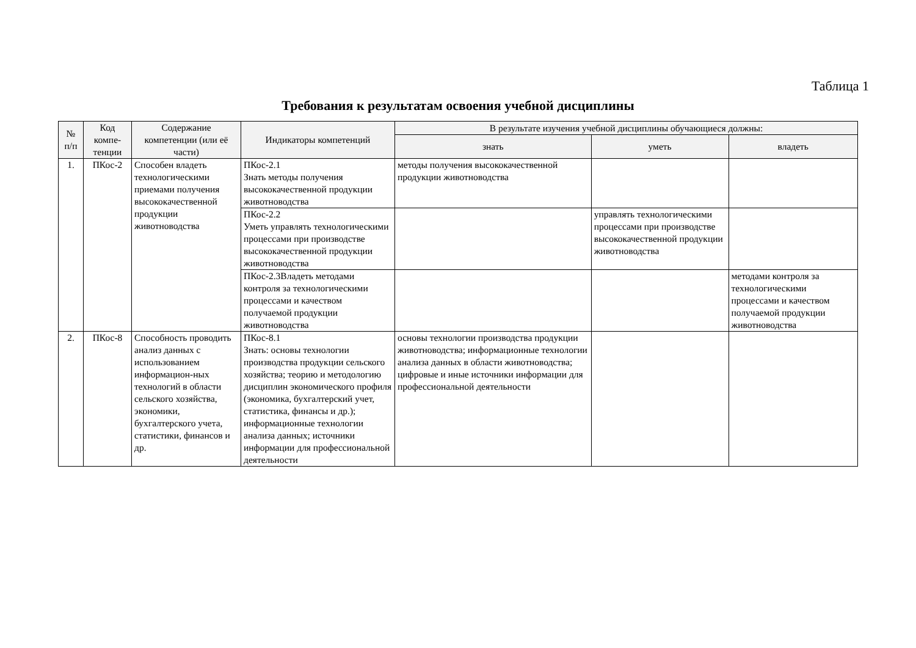Таблица 1
Требования к результатам освоения учебной дисциплины
| № п/п | Код компе-тенции | Содержание компетенции (или её части) | Индикаторы компетенций | В результате изучения учебной дисциплины обучающиеся должны: | | |
| --- | --- | --- | --- | --- | --- | --- |
| | | | | знать | уметь | владеть |
| 1. | ПКос-2 | Способен владеть технологическими приемами получения высококачественной продукции животноводства | ПКос-2.1 Знать методы получения высококачественной продукции животноводства | методы получения высококачественной продукции животноводства | | |
| | | | ПКос-2.2 Уметь управлять технологическими процессами при производстве высококачественной продукции животноводства | | управлять технологическими процессами при производстве высококачественной продукции животноводства | |
| | | | ПКос-2.3Владеть методами контроля за технологическими процессами и качеством получаемой продукции животноводства | | | методами контроля за технологическими процессами и качеством получаемой продукции животноводства |
| 2. | ПКос-8 | Способность проводить анализ данных с использованием информацион-ных технологий в области сельского хозяйства, экономики, бухгалтерского учета, статистики, финансов и др. | ПКос-8.1 Знать: основы технологии производства продукции сельского хозяйства; теорию и методологию дисциплин экономического профиля (экономика, бухгалтерский учет, статистика, финансы и др.); информационные технологии анализа данных; источники информации для профессиональной деятельности | основы технологии производства продукции животноводства; информационные технологии анализа данных в области животноводства; цифровые и иные источники информации для профессиональной деятельности | | |